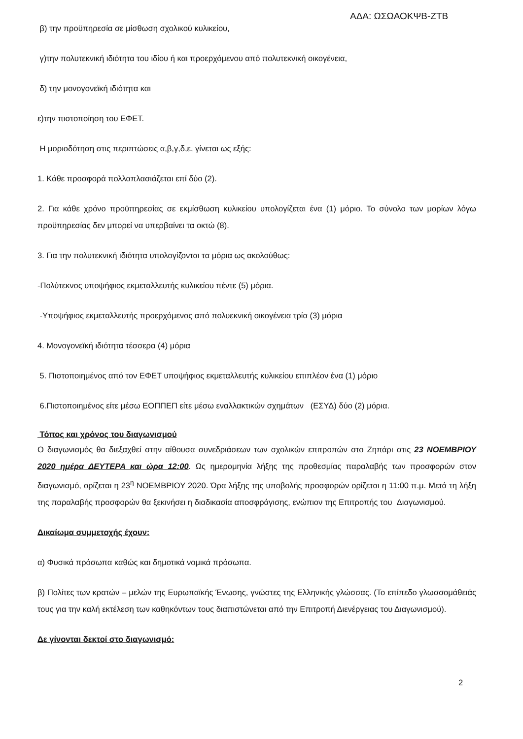ΑΔΑ: ΩΣΩΑΟΚΨΒ-ΖΤΒ
β) την προϋπηρεσία σε μίσθωση σχολικού κυλικείου,
γ)την πολυτεκνική ιδιότητα του ιδίου ή και προερχόμενου από πολυτεκνική οικογένεια,
δ) την μονογονεϊκή ιδιότητα και
ε)την πιστοποίηση του ΕΦΕΤ.
Η μοριοδότηση στις περιπτώσεις α,β,γ,δ,ε, γίνεται ως εξής:
1. Κάθε προσφορά πολλαπλασιάζεται επί δύο (2).
2. Για κάθε χρόνο προϋπηρεσίας σε εκμίσθωση κυλικείου υπολογίζεται ένα (1) μόριο. Το σύνολο των μορίων λόγω προϋπηρεσίας δεν μπορεί να υπερβαίνει τα οκτώ (8).
3. Για την πολυτεκνική ιδιότητα υπολογίζονται τα μόρια ως ακολούθως:
-Πολύτεκνος υποψήφιος εκμεταλλευτής κυλικείου πέντε (5) μόρια.
-Υποψήφιος εκμεταλλευτής προερχόμενος από πολυεκνική οικογένεια τρία (3) μόρια
4. Μονογονεϊκή ιδιότητα τέσσερα (4) μόρια
5. Πιστοποιημένος από τον ΕΦΕΤ υποψήφιος εκμεταλλευτής κυλικείου επιπλέον ένα (1) μόριο
6.Πιστοποιημένος είτε μέσω ΕΟΠΠΕΠ είτε μέσω εναλλακτικών σχημάτων (ΕΣΥΔ) δύο (2) μόρια.
Τόπος και χρόνος του διαγωνισμού
Ο διαγωνισμός θα διεξαχθεί στην αίθουσα συνεδριάσεων των σχολικών επιτροπών στο Ζηπάρι στις 23 ΝΟΕΜΒΡΙΟΥ 2020 ημέρα ΔΕΥΤΕΡΑ και ώρα 12:00. Ως ημερομηνία λήξης της προθεσμίας παραλαβής των προσφορών στον διαγωνισμό, ορίζεται η 23<sup>η</sup> ΝΟΕΜΒΡΙΟΥ 2020. Ώρα λήξης της υποβολής προσφορών ορίζεται η 11:00 π.μ. Μετά τη λήξη της παραλαβής προσφορών θα ξεκινήσει η διαδικασία αποσφράγισης, ενώπιον της Επιτροπής του Διαγωνισμού.
Δικαίωμα συμμετοχής έχουν:
α) Φυσικά πρόσωπα καθώς και δημοτικά νομικά πρόσωπα.
β) Πολίτες των κρατών – μελών της Ευρωπαϊκής Ένωσης, γνώστες της Ελληνικής γλώσσας. (Το επίπεδο γλωσσομάθειάς τους για την καλή εκτέλεση των καθηκόντων τους διαπιστώνεται από την Επιτροπή Διενέργειας του Διαγωνισμού).
Δε γίνονται δεκτοί στο διαγωνισμό:
2